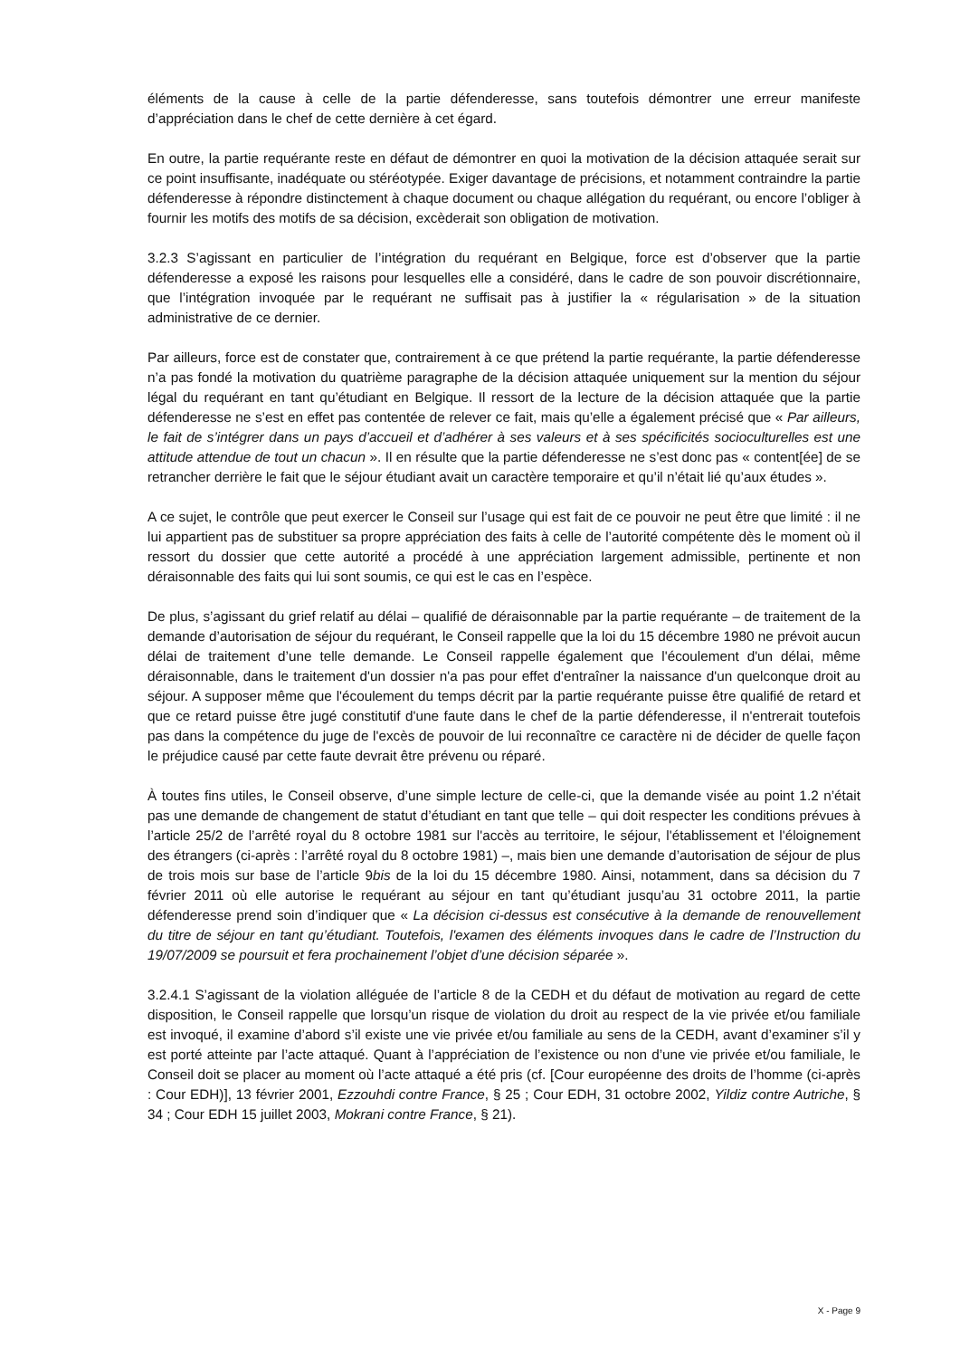éléments de la cause à celle de la partie défenderesse, sans toutefois démontrer une erreur manifeste d’appréciation dans le chef de cette dernière à cet égard.
En outre, la partie requérante reste en défaut de démontrer en quoi la motivation de la décision attaquée serait sur ce point insuffisante, inadéquate ou stéréotypée. Exiger davantage de précisions, et notamment contraindre la partie défenderesse à répondre distinctement à chaque document ou chaque allégation du requérant, ou encore l’obliger à fournir les motifs des motifs de sa décision, excèderait son obligation de motivation.
3.2.3 S’agissant en particulier de l’intégration du requérant en Belgique, force est d’observer que la partie défenderesse a exposé les raisons pour lesquelles elle a considéré, dans le cadre de son pouvoir discrétionnaire, que l’intégration invoquée par le requérant ne suffisait pas à justifier la « régularisation » de la situation administrative de ce dernier.
Par ailleurs, force est de constater que, contrairement à ce que prétend la partie requérante, la partie défenderesse n’a pas fondé la motivation du quatrième paragraphe de la décision attaquée uniquement sur la mention du séjour légal du requérant en tant qu’étudiant en Belgique. Il ressort de la lecture de la décision attaquée que la partie défenderesse ne s’est en effet pas contentée de relever ce fait, mais qu’elle a également précisé que « Par ailleurs, le fait de s’intégrer dans un pays d’accueil et d’adhérer à ses valeurs et à ses spécificités socioculturelles est une attitude attendue de tout un chacun ». Il en résulte que la partie défenderesse ne s’est donc pas « content[ée] de se retrancher derrière le fait que le séjour étudiant avait un caractère temporaire et qu’il n’était lié qu’aux études ».
A ce sujet, le contrôle que peut exercer le Conseil sur l’usage qui est fait de ce pouvoir ne peut être que limité : il ne lui appartient pas de substituer sa propre appréciation des faits à celle de l’autorité compétente dès le moment où il ressort du dossier que cette autorité a procédé à une appréciation largement admissible, pertinente et non déraisonnable des faits qui lui sont soumis, ce qui est le cas en l’espèce.
De plus, s’agissant du grief relatif au délai – qualifié de déraisonnable par la partie requérante – de traitement de la demande d’autorisation de séjour du requérant, le Conseil rappelle que la loi du 15 décembre 1980 ne prévoit aucun délai de traitement d’une telle demande. Le Conseil rappelle également que l'écoulement d'un délai, même déraisonnable, dans le traitement d'un dossier n'a pas pour effet d'entraîner la naissance d'un quelconque droit au séjour. A supposer même que l'écoulement du temps décrit par la partie requérante puisse être qualifié de retard et que ce retard puisse être jugé constitutif d'une faute dans le chef de la partie défenderesse, il n'entrerait toutefois pas dans la compétence du juge de l'excès de pouvoir de lui reconnaître ce caractère ni de décider de quelle façon le préjudice causé par cette faute devrait être prévenu ou réparé.
À toutes fins utiles, le Conseil observe, d’une simple lecture de celle-ci, que la demande visée au point 1.2 n’était pas une demande de changement de statut d’étudiant en tant que telle – qui doit respecter les conditions prévues à l’article 25/2 de l’arrêté royal du 8 octobre 1981 sur l'accès au territoire, le séjour, l'établissement et l'éloignement des étrangers (ci-après : l’arrêté royal du 8 octobre 1981) –, mais bien une demande d’autorisation de séjour de plus de trois mois sur base de l’article 9bis de la loi du 15 décembre 1980. Ainsi, notamment, dans sa décision du 7 février 2011 où elle autorise le requérant au séjour en tant qu’étudiant jusqu’au 31 octobre 2011, la partie défenderesse prend soin d’indiquer que « La décision ci-dessus est consécutive à la demande de renouvellement du titre de séjour en tant qu’étudiant. Toutefois, l'examen des éléments invoques dans le cadre de l’Instruction du 19/07/2009 se poursuit et fera prochainement l’objet d’une décision séparée ».
3.2.4.1 S’agissant de la violation alléguée de l’article 8 de la CEDH et du défaut de motivation au regard de cette disposition, le Conseil rappelle que lorsqu’un risque de violation du droit au respect de la vie privée et/ou familiale est invoqué, il examine d’abord s’il existe une vie privée et/ou familiale au sens de la CEDH, avant d’examiner s’il y est porté atteinte par l’acte attaqué. Quant à l’appréciation de l’existence ou non d’une vie privée et/ou familiale, le Conseil doit se placer au moment où l’acte attaqué a été pris (cf. [Cour européenne des droits de l’homme (ci-après : Cour EDH)], 13 février 2001, Ezzouhdi contre France, § 25 ; Cour EDH, 31 octobre 2002, Yildiz contre Autriche, § 34 ; Cour EDH 15 juillet 2003, Mokrani contre France, § 21).
X - Page 9